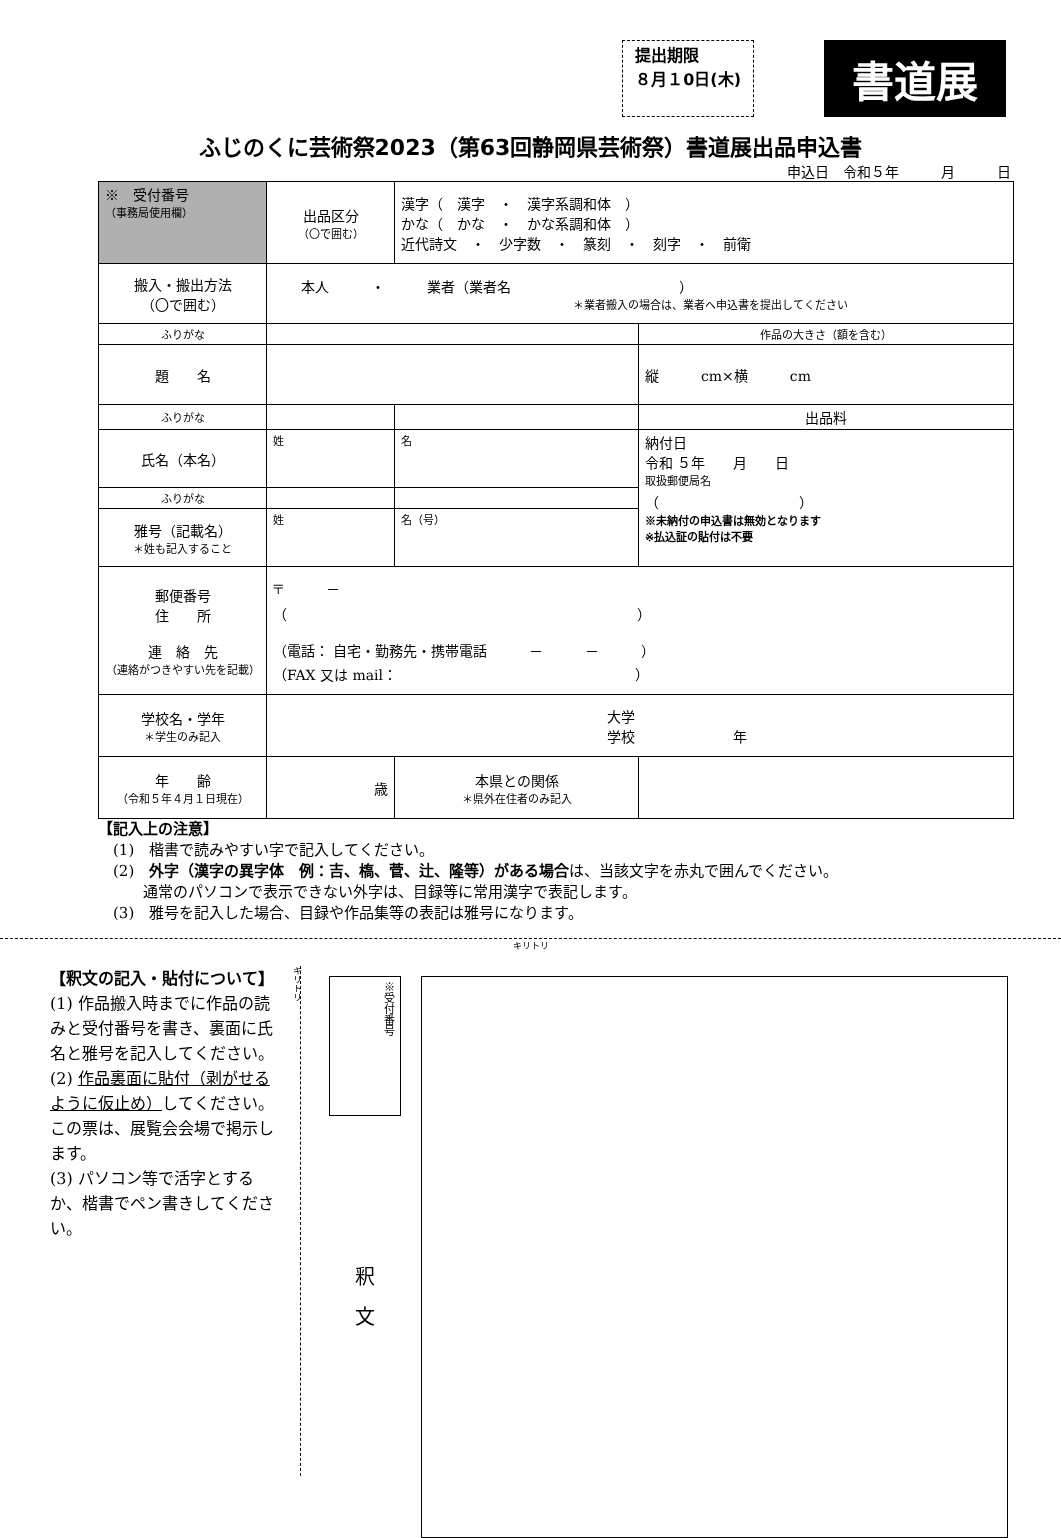提出期限
８月１0日(木)
書道展
ふじのくに芸術祭2023（第63回静岡県芸術祭）書道展出品申込書
申込日　令和５年　　　月　　　日
| ※ 受付番号 （事務局使用欄） | 出品区分 （〇で囲む） | 漢字（ 漢字 ・ 漢字系調和体 ） かな（ かな ・ かな系調和体 ） 近代詩文 ・ 少字数 ・ 篆刻 ・ 刻字 ・ 前衛 | | |
| 搬入・搬出方法 （〇で囲む） | 本人 ・ 業者（業者名 ） ＊業者搬入の場合は、業者へ申込書を提出してください | | | |
| ふりがな | | | | 作品の大きさ（額を含む） |
| 題 名 | | | | 縦 cm×横 cm |
| ふりがな | | | | 出品料 |
| 氏名（本名） | 姓 | | 名 | 納付日 令和 ５年 月 日 取扱郵便局名 （ ） ※未納付の申込書は無効となります ※払込証の貼付は不要 |
| ふりがな | | | | |
| 雅号（記載名） ＊姓も記入すること | 姓 | | 名（号） | |
| 郵便番号 住 所 連 絡 先 （連絡がつきやすい先を記載） | 〒 － （ ） （電話： 自宅・勤務先・携帯電話 － － ） （FAX 又は mail： ） | | | |
| 学校名・学年 ＊学生のみ記入 | 大学 学校 年 | | | |
| 年 齢 （令和５年４月１日現在） | 歳 | | 本県との関係 ＊県外在住者のみ記入 | |
【記入上の注意】
　(1)　楷書で読みやすい字で記入してください。
　(2)　外字（漢字の異字体　例：吉、槗、菅、辻、隆等）がある場合は、当該文字を赤丸で囲んでください。
　　　通常のパソコンで表示できない外字は、目録等に常用漢字で表記します。
　(3)　雅号を記入した場合、目録や作品集等の表記は雅号になります。
キリトリ
【釈文の記入・貼付について】
(1) 作品搬入時までに作品の読みと受付番号を書き、裏面に氏名と雅号を記入してください。
(2) 作品裏面に貼付（剥がせるように仮止め）してください。この票は、展覧会会場で掲示します。
(3) パソコン等で活字とするか、楷書でペン書きしてください。
キリトリ
※受付番号
釈　文